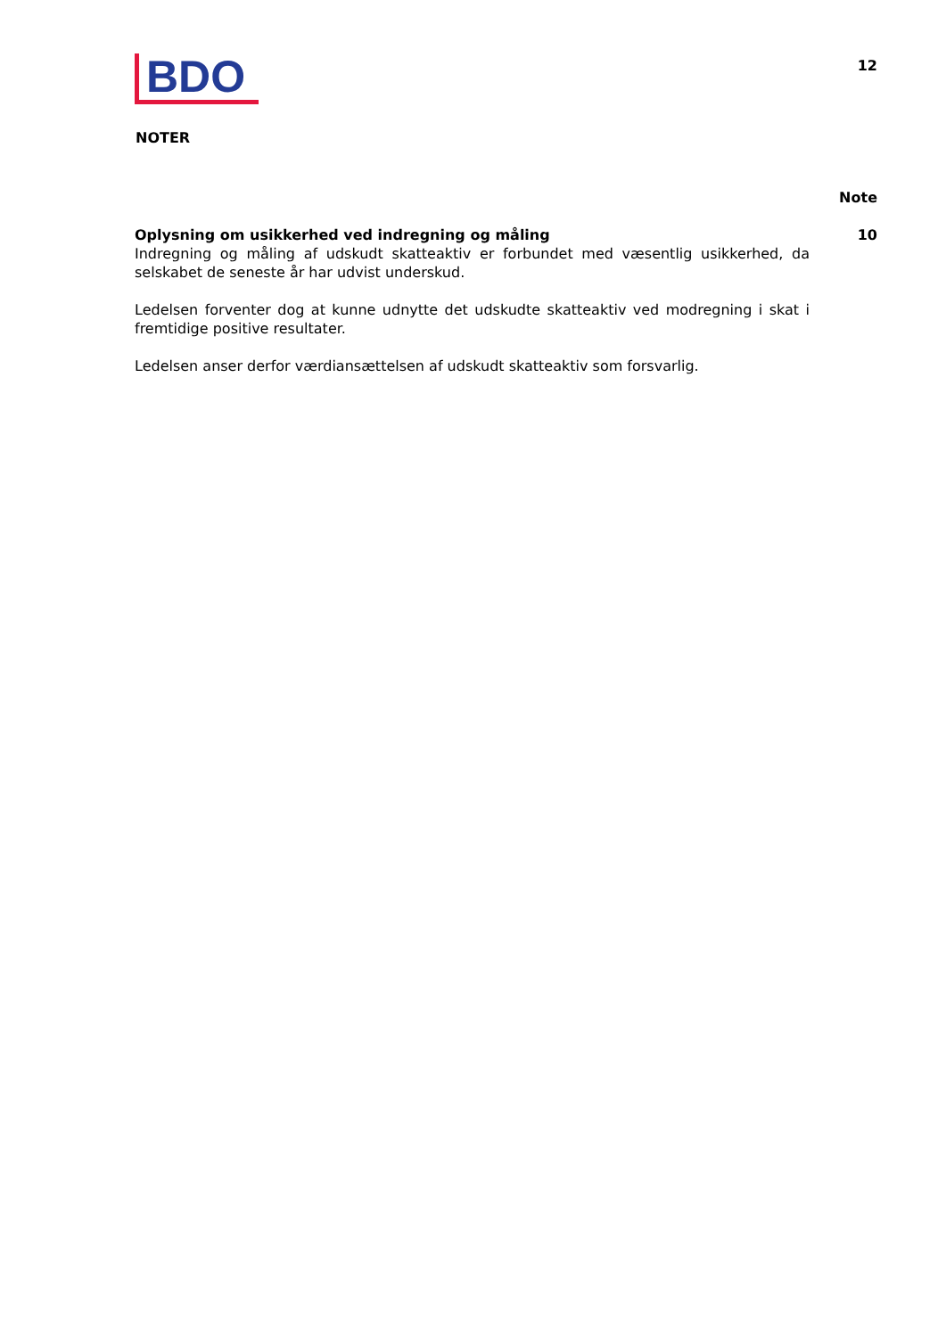BDO
12
NOTER
Note
Oplysning om usikkerhed ved indregning og måling
Indregning og måling af udskudt skatteaktiv er forbundet med væsentlig usikkerhed, da selskabet de seneste år har udvist underskud.
Ledelsen forventer dog at kunne udnytte det udskudte skatteaktiv ved modregning i skat i fremtidige positive resultater.
Ledelsen anser derfor værdiansættelsen af udskudt skatteaktiv som forsvarlig.
10